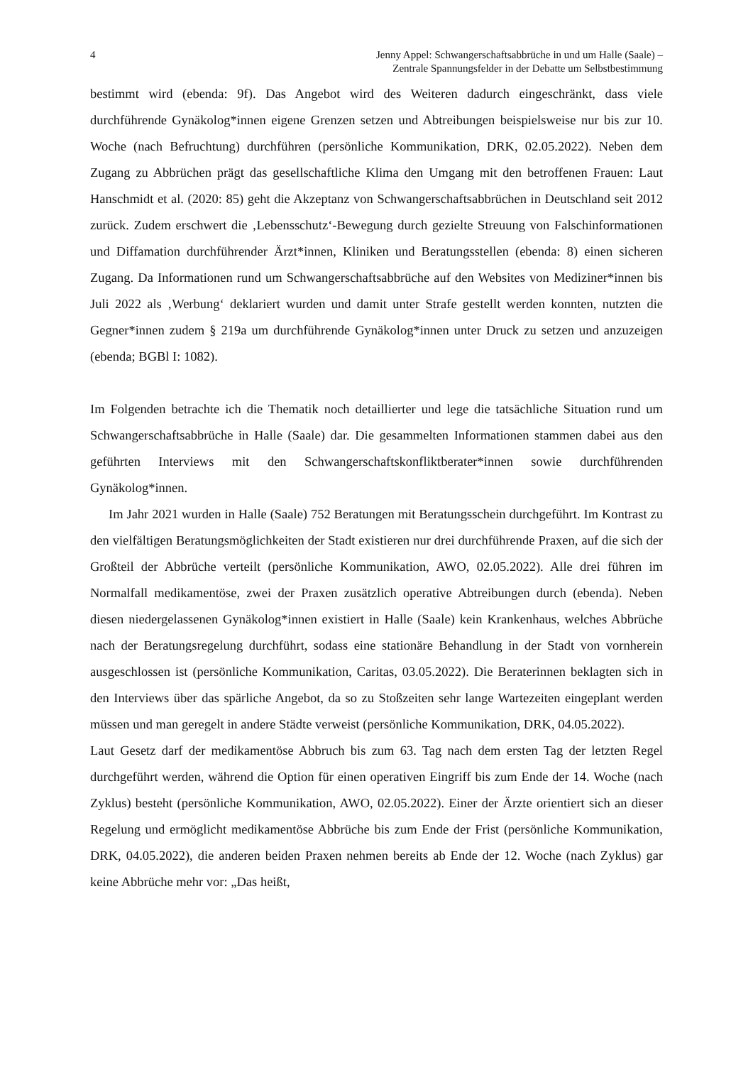4 Jenny Appel: Schwangerschaftsabbrüche in und um Halle (Saale) –
Zentrale Spannungsfelder in der Debatte um Selbstbestimmung
bestimmt wird (ebenda: 9f). Das Angebot wird des Weiteren dadurch eingeschränkt, dass viele durchführende Gynäkolog*innen eigene Grenzen setzen und Abtreibungen beispielsweise nur bis zur 10. Woche (nach Befruchtung) durchführen (persönliche Kommunikation, DRK, 02.05.2022). Neben dem Zugang zu Abbrüchen prägt das gesellschaftliche Klima den Umgang mit den betroffenen Frauen: Laut Hanschmidt et al. (2020: 85) geht die Akzeptanz von Schwangerschaftsabbrüchen in Deutschland seit 2012 zurück. Zudem erschwert die ‚Lebensschutz‘-Bewegung durch gezielte Streuung von Falschinformationen und Diffamation durchführender Ärzt*innen, Kliniken und Beratungsstellen (ebenda: 8) einen sicheren Zugang. Da Informationen rund um Schwangerschaftsabbrüche auf den Websites von Mediziner*innen bis Juli 2022 als ‚Werbung‘ deklariert wurden und damit unter Strafe gestellt werden konnten, nutzten die Gegner*innen zudem § 219a um durchführende Gynäkolog*innen unter Druck zu setzen und anzuzeigen (ebenda; BGBl I: 1082).
Im Folgenden betrachte ich die Thematik noch detaillierter und lege die tatsächliche Situation rund um Schwangerschaftsabbrüche in Halle (Saale) dar. Die gesammelten Informationen stammen dabei aus den geführten Interviews mit den Schwangerschaftskonfliktberater*innen sowie durchführenden Gynäkolog*innen.
Im Jahr 2021 wurden in Halle (Saale) 752 Beratungen mit Beratungsschein durchgeführt. Im Kontrast zu den vielfältigen Beratungsmöglichkeiten der Stadt existieren nur drei durchführende Praxen, auf die sich der Großteil der Abbrüche verteilt (persönliche Kommunikation, AWO, 02.05.2022). Alle drei führen im Normalfall medikamentöse, zwei der Praxen zusätzlich operative Abtreibungen durch (ebenda). Neben diesen niedergelassenen Gynäkolog*innen existiert in Halle (Saale) kein Krankenhaus, welches Abbrüche nach der Beratungsregelung durchführt, sodass eine stationäre Behandlung in der Stadt von vornherein ausgeschlossen ist (persönliche Kommunikation, Caritas, 03.05.2022). Die Beraterinnen beklagten sich in den Interviews über das spärliche Angebot, da so zu Stoßzeiten sehr lange Wartezeiten eingeplant werden müssen und man geregelt in andere Städte verweist (persönliche Kommunikation, DRK, 04.05.2022).
Laut Gesetz darf der medikamentöse Abbruch bis zum 63. Tag nach dem ersten Tag der letzten Regel durchgeführt werden, während die Option für einen operativen Eingriff bis zum Ende der 14. Woche (nach Zyklus) besteht (persönliche Kommunikation, AWO, 02.05.2022). Einer der Ärzte orientiert sich an dieser Regelung und ermöglicht medikamentöse Abbrüche bis zum Ende der Frist (persönliche Kommunikation, DRK, 04.05.2022), die anderen beiden Praxen nehmen bereits ab Ende der 12. Woche (nach Zyklus) gar keine Abbrüche mehr vor: „Das heißt,